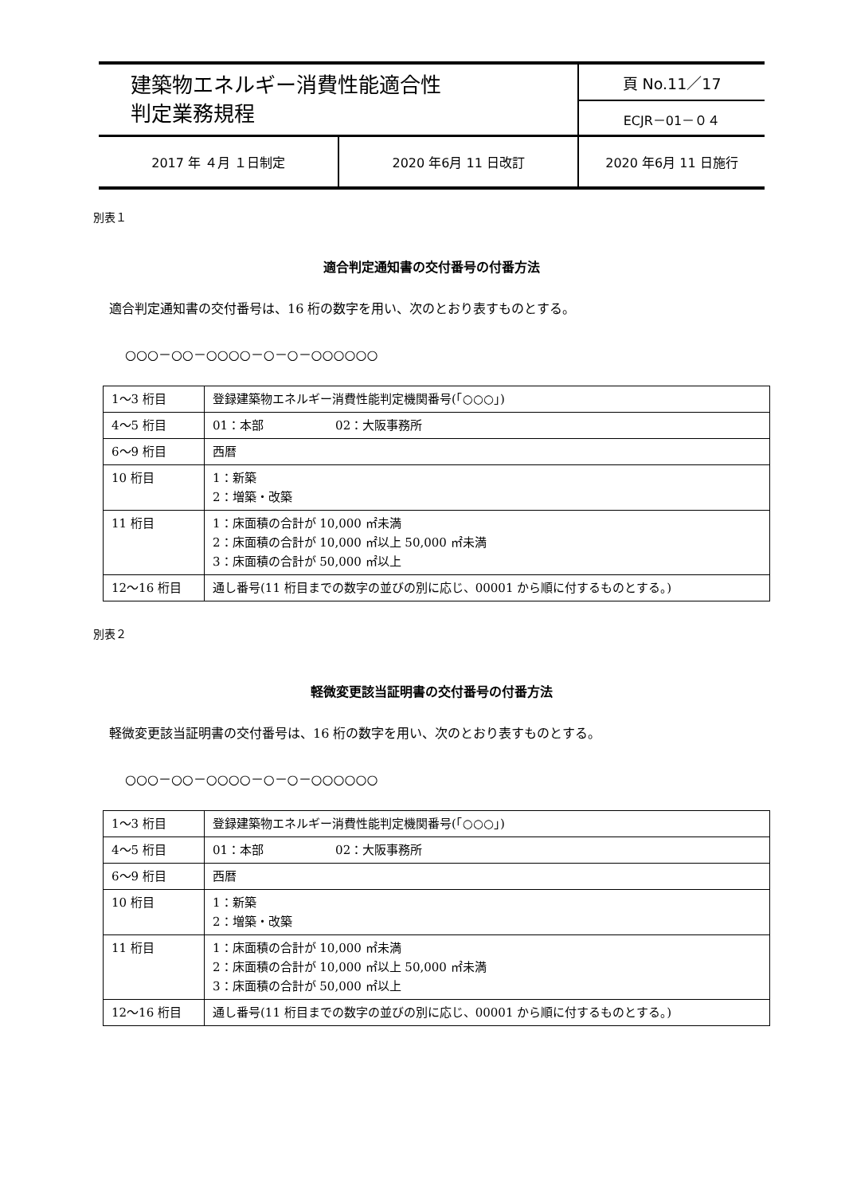| 建築物エネルギー消費性能適合性 判定業務規程 | | 頁 No.11／17 |
| | | ECJR－01－０４ |
| 2017 年 ４月 １日制定 | 2020 年6月 11 日改訂 | 2020 年6月 11 日施行 |
別表１
適合判定通知書の交付番号の付番方法
適合判定通知書の交付番号は、16 桁の数字を用い、次のとおり表すものとする。
○○○－○○－○○○○－○－○－○○○○○○
| 1～3 桁目 | 登録建築物エネルギー消費性能判定機関番号(「○○○」) |
| 4～5 桁目 | 01：本部 02：大阪事務所 |
| 6～9 桁目 | 西暦 |
| 10 桁目 | 1：新築 2：増築・改築 |
| 11 桁目 | 1：床面積の合計が 10,000 ㎡未満 2：床面積の合計が 10,000 ㎡以上 50,000 ㎡未満 3：床面積の合計が 50,000 ㎡以上 |
| 12～16 桁目 | 通し番号(11 桁目までの数字の並びの別に応じ、00001 から順に付するものとする。) |
別表２
軽微変更該当証明書の交付番号の付番方法
軽微変更該当証明書の交付番号は、16 桁の数字を用い、次のとおり表すものとする。
○○○－○○－○○○○－○－○－○○○○○○
| 1～3 桁目 | 登録建築物エネルギー消費性能判定機関番号(「○○○」) |
| 4～5 桁目 | 01：本部 02：大阪事務所 |
| 6～9 桁目 | 西暦 |
| 10 桁目 | 1：新築 2：増築・改築 |
| 11 桁目 | 1：床面積の合計が 10,000 ㎡未満 2：床面積の合計が 10,000 ㎡以上 50,000 ㎡未満 3：床面積の合計が 50,000 ㎡以上 |
| 12～16 桁目 | 通し番号(11 桁目までの数字の並びの別に応じ、00001 から順に付するものとする。) |